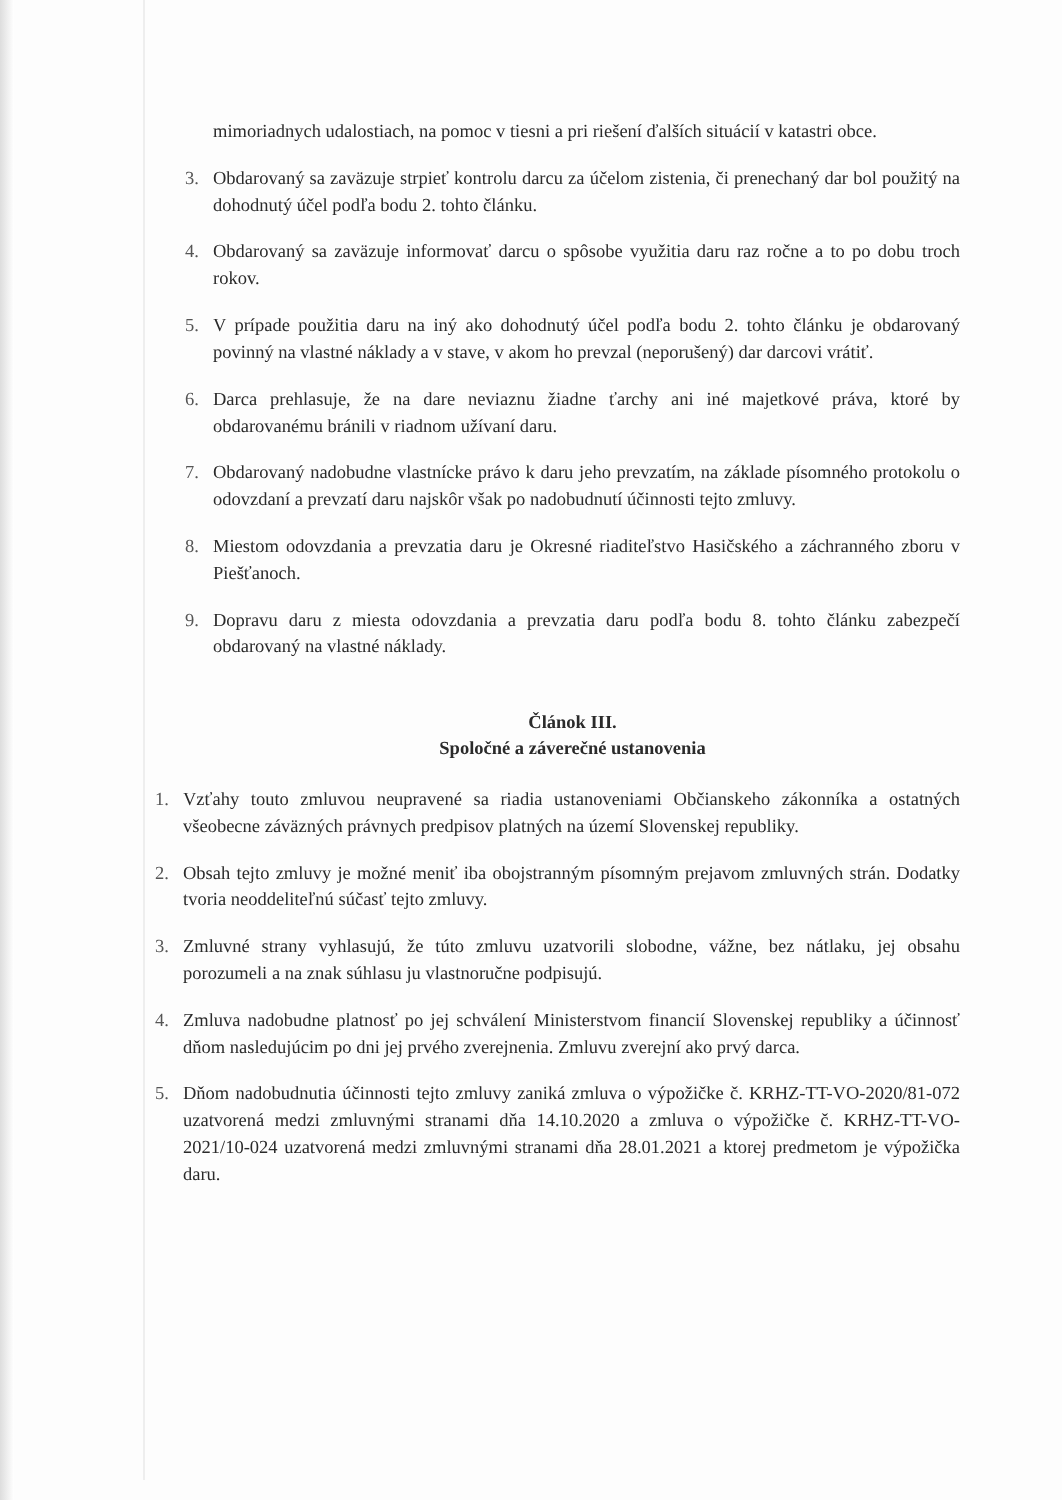mimoriadnych udalostiach, na pomoc v tiesni a pri riešení ďalších situácií v katastri obce.
3. Obdarovaný sa zaväzuje strpieť kontrolu darcu za účelom zistenia, či prenechaný dar bol použitý na dohodnutý účel podľa bodu 2. tohto článku.
4. Obdarovaný sa zaväzuje informovať darcu o spôsobe využitia daru raz ročne a to po dobu troch rokov.
5. V prípade použitia daru na iný ako dohodnutý účel podľa bodu 2. tohto článku je obdarovaný povinný na vlastné náklady a v stave, v akom ho prevzal (neporušený) dar darcovi vrátiť.
6. Darca prehlasuje, že na dare neviaznu žiadne ťarchy ani iné majetkové práva, ktoré by obdarovanému bránili v riadnom užívaní daru.
7. Obdarovaný nadobudne vlastnícke právo k daru jeho prevzatím, na základe písomného protokolu o odovzdaní a prevzatí daru najskôr však po nadobudnutí účinnosti tejto zmluvy.
8. Miestom odovzdania a prevzatia daru je Okresné riaditeľstvo Hasičského a záchranného zboru v Piešťanoch.
9. Dopravu daru z miesta odovzdania a prevzatia daru podľa bodu 8. tohto článku zabezpečí obdarovaný na vlastné náklady.
Článok III.
Spoločné a záverečné ustanovenia
1. Vzťahy touto zmluvou neupravené sa riadia ustanoveniami Občianskeho zákonníka a ostatných všeobecne záväzných právnych predpisov platných na území Slovenskej republiky.
2. Obsah tejto zmluvy je možné meniť iba obojstranným písomným prejavom zmluvných strán. Dodatky tvoria neoddeliteľnú súčasť tejto zmluvy.
3. Zmluvné strany vyhlasujú, že túto zmluvu uzatvorili slobodne, vážne, bez nátlaku, jej obsahu porozumeli a na znak súhlasu ju vlastnoručne podpisujú.
4. Zmluva nadobudne platnosť po jej schválení Ministerstvom financií Slovenskej republiky a účinnosť dňom nasledujúcim po dni jej prvého zverejnenia. Zmluvu zverejní ako prvý darca.
5. Dňom nadobudnutia účinnosti tejto zmluvy zaniká zmluva o výpožičke č. KRHZ-TT-VO-2020/81-072 uzatvorená medzi zmluvnými stranami dňa 14.10.2020 a zmluva o výpožičke č. KRHZ-TT-VO-2021/10-024 uzatvorená medzi zmluvnými stranami dňa 28.01.2021 a ktorej predmetom je výpožička daru.